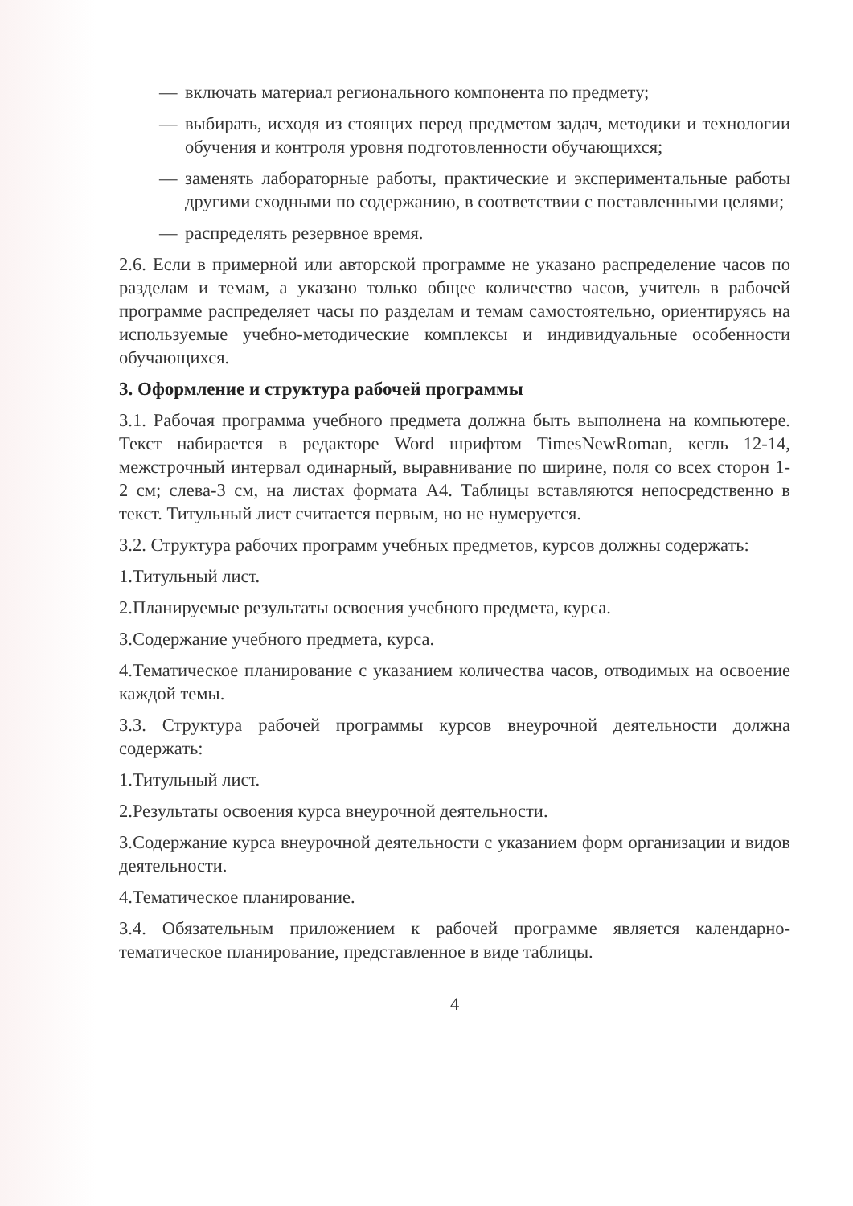— включать материал регионального компонента по предмету;
— выбирать, исходя из стоящих перед предметом задач, методики и технологии обучения и контроля уровня подготовленности обучающихся;
— заменять лабораторные работы, практические и экспериментальные работы другими сходными по содержанию, в соответствии с поставленными целями;
— распределять резервное время.
2.6. Если в примерной или авторской программе не указано распределение часов по разделам и темам, а указано только общее количество часов, учитель в рабочей программе распределяет часы по разделам и темам самостоятельно, ориентируясь на используемые учебно-методические комплексы и индивидуальные особенности обучающихся.
3. Оформление и структура рабочей программы
3.1. Рабочая программа учебного предмета должна быть выполнена на компьютере. Текст набирается в редакторе Word шрифтом TimesNewRoman, кегль 12-14, межстрочный интервал одинарный, выравнивание по ширине, поля со всех сторон 1- 2 см; слева-3 см, на листах формата А4. Таблицы вставляются непосредственно в текст. Титульный лист считается первым, но не нумеруется.
3.2. Структура рабочих программ учебных предметов, курсов должны содержать:
1.Титульный лист.
2.Планируемые результаты освоения учебного предмета, курса.
3.Содержание учебного предмета, курса.
4.Тематическое планирование с указанием количества часов, отводимых на освоение каждой темы.
3.3. Структура рабочей программы курсов внеурочной деятельности должна содержать:
1.Титульный лист.
2.Результаты освоения курса внеурочной деятельности.
3.Содержание курса внеурочной деятельности с указанием форм организации и видов деятельности.
4.Тематическое планирование.
3.4. Обязательным приложением к рабочей программе является календарно-тематическое планирование, представленное в виде таблицы.
4